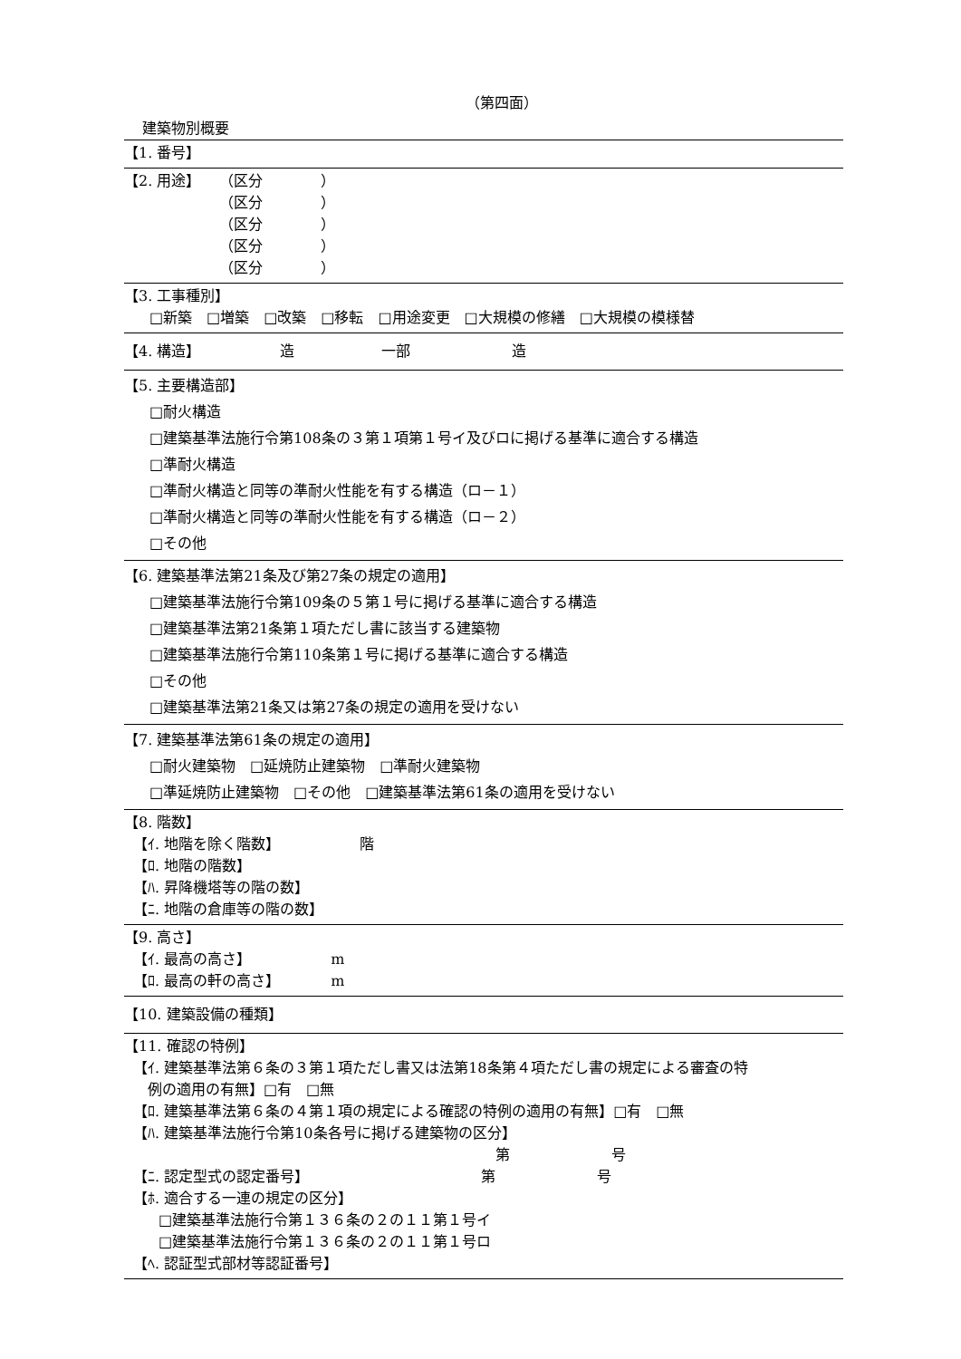（第四面）
建築物別概要
【1. 番号】
【2. 用途】 （区分　　　　）
（区分　　　　）
（区分　　　　）
（区分　　　　）
（区分　　　　）
【3. 工事種別】
□新築　□増築　□改築　□移転　□用途変更　□大規模の修繕　□大規模の模様替
【4. 構造】　　　　　　造　　　　　　一部　　　　　　　造
【5. 主要構造部】
□耐火構造
□建築基準法施行令第108条の３第１項第１号イ及びロに掲げる基準に適合する構造
□準耐火構造
□準耐火構造と同等の準耐火性能を有する構造（ロ－１）
□準耐火構造と同等の準耐火性能を有する構造（ロ－２）
□その他
【6. 建築基準法第21条及び第27条の規定の適用】
□建築基準法施行令第109条の５第１号に掲げる基準に適合する構造
□建築基準法第21条第１項ただし書に該当する建築物
□建築基準法施行令第110条第１号に掲げる基準に適合する構造
□その他
□建築基準法第21条又は第27条の規定の適用を受けない
【7. 建築基準法第61条の規定の適用】
□耐火建築物　□延焼防止建築物　□準耐火建築物
□準延焼防止建築物　□その他　□建築基準法第61条の適用を受けない
【8. 階数】
【ｲ. 地階を除く階数】　　　　　　階
【ﾛ. 地階の階数】
【ﾊ. 昇降機塔等の階の数】
【ﾆ. 地階の倉庫等の階の数】
【9. 高さ】
【ｲ. 最高の高さ】　　　　　　m
【ﾛ. 最高の軒の高さ】　　　　m
【10. 建築設備の種類】
【11. 確認の特例】
【ｲ. 建築基準法第６条の３第１項ただし書又は法第18条第４項ただし書の規定による審査の特
　例の適用の有無】□有　□無
【ﾛ. 建築基準法第６条の４第１項の規定による確認の特例の適用の有無】□有　□無
【ﾊ. 建築基準法施行令第10条各号に掲げる建築物の区分】
第　　　　　　　号
【ﾆ. 認定型式の認定番号】 第　　　　　　　号
【ﾎ. 適合する一連の規定の区分】
□建築基準法施行令第１３６条の２の１１第１号イ
□建築基準法施行令第１３６条の２の１１第１号ロ
【ﾍ. 認証型式部材等認証番号】